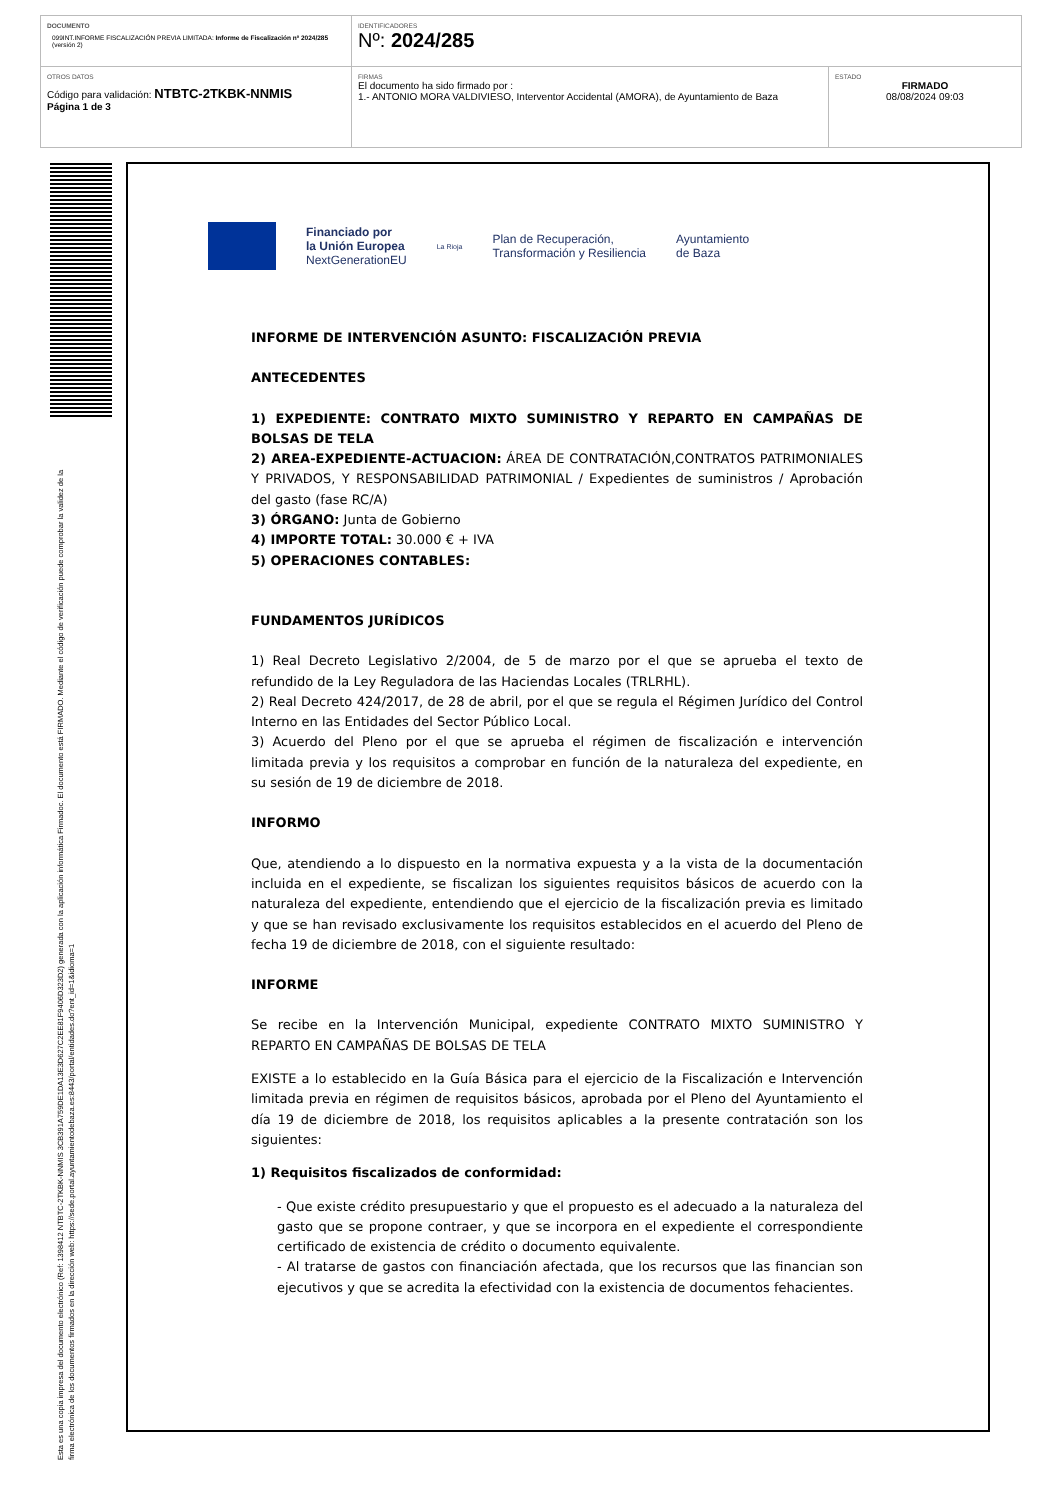| DOCUMENTO 099INT.INFORME FISCALIZACIÓN PREVIA LIMITADA: Informe de Fiscalización nº 2024/285 (versión 2) | IDENTIFICADORES Nº: 2024/285 | |
| OTROS DATOS Código para validación: NTBTC-2TKBK-NNMIS Página 1 de 3 | FIRMAS El documento ha sido firmado por : 1.- ANTONIO MORA VALDIVIESO, Interventor Accidental (AMORA), de Ayuntamiento de Baza | ESTADO FIRMADO 08/08/2024 09:03 |
Esta es una copia impresa del documento electrónico (Ref: 1398412 NTBTC-2TKBK-NNMIS 3CB391A759DE1DA13E3D627C2EE81F9406D323D2) generada con la aplicación informática Firmadoc. El documento está FIRMADO. Mediante el código de verificación puede comprobar la validez de la firma electrónica de los documentos firmados en la dirección web: https://sede.portal.ayuntamientodebaza.es:8443/portal/entidades.do?ent_id=1&idioma=1
Financiado por
la Unión Europea
NextGenerationEU La Rioja Plan de Recuperación,
Transformación y Resiliencia Ayuntamiento
de Baza
INFORME DE INTERVENCIÓN ASUNTO: FISCALIZACIÓN PREVIA
ANTECEDENTES
1) EXPEDIENTE: CONTRATO MIXTO SUMINISTRO Y REPARTO EN CAMPAÑAS DE BOLSAS DE TELA
2) AREA-EXPEDIENTE-ACTUACION: ÁREA DE CONTRATACIÓN,CONTRATOS PATRIMONIALES Y PRIVADOS, Y RESPONSABILIDAD PATRIMONIAL / Expedientes de suministros / Aprobación del gasto (fase RC/A)
3) ÓRGANO: Junta de Gobierno
4) IMPORTE TOTAL: 30.000 € + IVA
5) OPERACIONES CONTABLES:
FUNDAMENTOS JURÍDICOS
1) Real Decreto Legislativo 2/2004, de 5 de marzo por el que se aprueba el texto de refundido de la Ley Reguladora de las Haciendas Locales (TRLRHL).
2) Real Decreto 424/2017, de 28 de abril, por el que se regula el Régimen Jurídico del Control Interno en las Entidades del Sector Público Local.
3) Acuerdo del Pleno por el que se aprueba el régimen de fiscalización e intervención limitada previa y los requisitos a comprobar en función de la naturaleza del expediente, en su sesión de 19 de diciembre de 2018.
INFORMO
Que, atendiendo a lo dispuesto en la normativa expuesta y a la vista de la documentación incluida en el expediente, se fiscalizan los siguientes requisitos básicos de acuerdo con la naturaleza del expediente, entendiendo que el ejercicio de la fiscalización previa es limitado y que se han revisado exclusivamente los requisitos establecidos en el acuerdo del Pleno de fecha 19 de diciembre de 2018, con el siguiente resultado:
INFORME
Se recibe en la Intervención Municipal, expediente CONTRATO MIXTO SUMINISTRO Y REPARTO EN CAMPAÑAS DE BOLSAS DE TELA
EXISTE a lo establecido en la Guía Básica para el ejercicio de la Fiscalización e Intervención limitada previa en régimen de requisitos básicos, aprobada por el Pleno del Ayuntamiento el día 19 de diciembre de 2018, los requisitos aplicables a la presente contratación son los siguientes:
1) Requisitos fiscalizados de conformidad:
- Que existe crédito presupuestario y que el propuesto es el adecuado a la naturaleza del gasto que se propone contraer, y que se incorpora en el expediente el correspondiente certificado de existencia de crédito o documento equivalente.
- Al tratarse de gastos con financiación afectada, que los recursos que las financian son ejecutivos y que se acredita la efectividad con la existencia de documentos fehacientes.